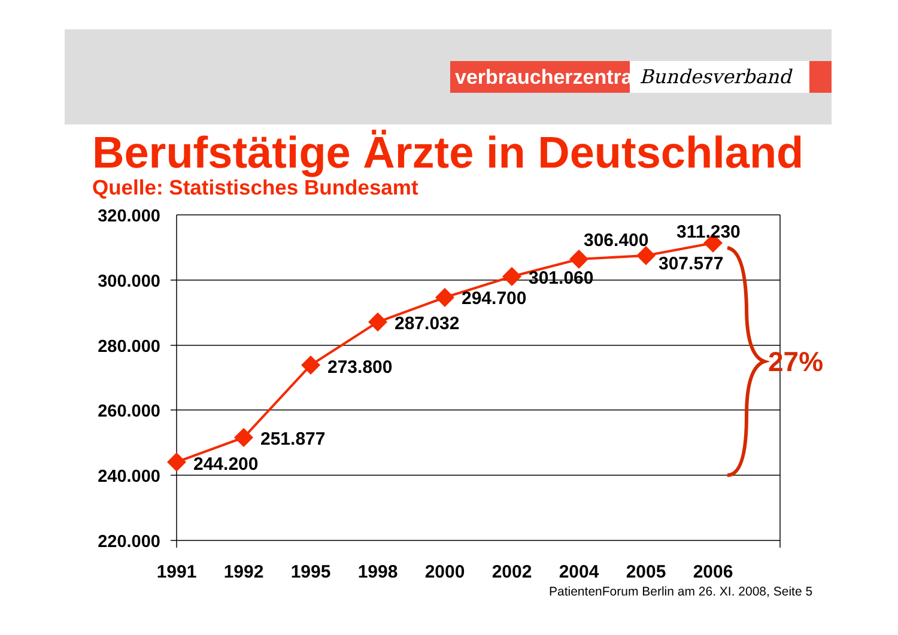verbraucherzentrale
Bundesverband
Berufstätige Ärzte in Deutschland
Quelle: Statistisches Bundesamt
320.000
300.000
280.000
260.000
240.000
220.000
1991
1992
1995
1998
2000
2002
2004
2005
2006
244.200
251.877
273.800
287.032
294.700
301.060
306.400
307.577
311.230
27%
PatientenForum Berlin am 26. XI. 2008, Seite 5